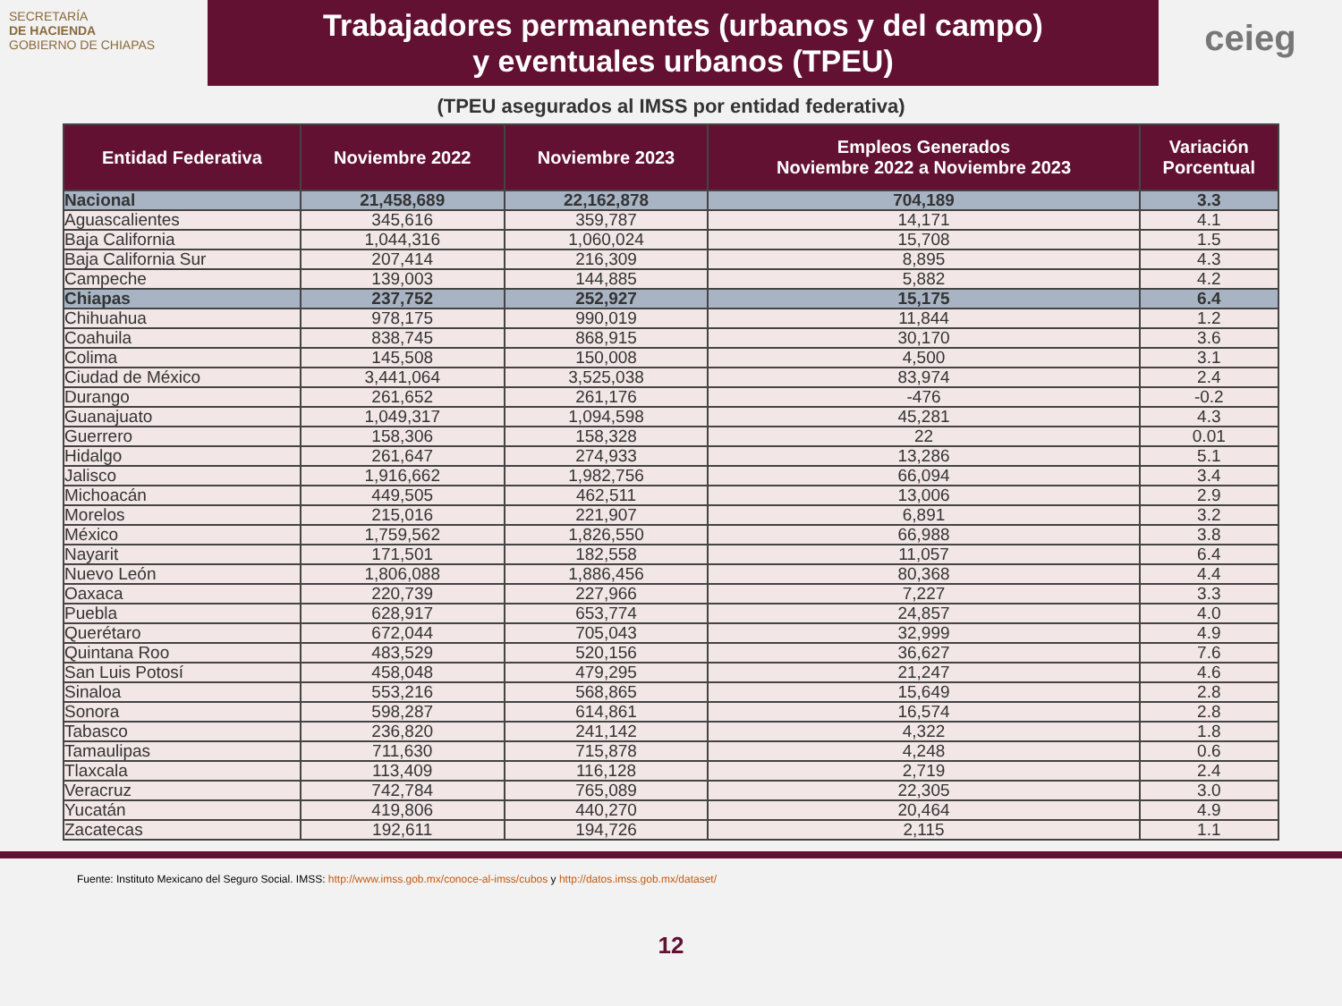SECRETARÍA
DE HACIENDA
GOBIERNO DE CHIAPAS
Trabajadores permanentes (urbanos y del campo)
y eventuales urbanos (TPEU)
ceieg
(TPEU asegurados al IMSS por entidad federativa)
| Entidad Federativa | Noviembre 2022 | Noviembre 2023 | Empleos Generados Noviembre 2022 a Noviembre 2023 | Variación Porcentual |
| --- | --- | --- | --- | --- |
| Nacional | 21,458,689 | 22,162,878 | 704,189 | 3.3 |
| Aguascalientes | 345,616 | 359,787 | 14,171 | 4.1 |
| Baja California | 1,044,316 | 1,060,024 | 15,708 | 1.5 |
| Baja California Sur | 207,414 | 216,309 | 8,895 | 4.3 |
| Campeche | 139,003 | 144,885 | 5,882 | 4.2 |
| Chiapas | 237,752 | 252,927 | 15,175 | 6.4 |
| Chihuahua | 978,175 | 990,019 | 11,844 | 1.2 |
| Coahuila | 838,745 | 868,915 | 30,170 | 3.6 |
| Colima | 145,508 | 150,008 | 4,500 | 3.1 |
| Ciudad de México | 3,441,064 | 3,525,038 | 83,974 | 2.4 |
| Durango | 261,652 | 261,176 | -476 | -0.2 |
| Guanajuato | 1,049,317 | 1,094,598 | 45,281 | 4.3 |
| Guerrero | 158,306 | 158,328 | 22 | 0.01 |
| Hidalgo | 261,647 | 274,933 | 13,286 | 5.1 |
| Jalisco | 1,916,662 | 1,982,756 | 66,094 | 3.4 |
| Michoacán | 449,505 | 462,511 | 13,006 | 2.9 |
| Morelos | 215,016 | 221,907 | 6,891 | 3.2 |
| México | 1,759,562 | 1,826,550 | 66,988 | 3.8 |
| Nayarit | 171,501 | 182,558 | 11,057 | 6.4 |
| Nuevo León | 1,806,088 | 1,886,456 | 80,368 | 4.4 |
| Oaxaca | 220,739 | 227,966 | 7,227 | 3.3 |
| Puebla | 628,917 | 653,774 | 24,857 | 4.0 |
| Querétaro | 672,044 | 705,043 | 32,999 | 4.9 |
| Quintana Roo | 483,529 | 520,156 | 36,627 | 7.6 |
| San Luis Potosí | 458,048 | 479,295 | 21,247 | 4.6 |
| Sinaloa | 553,216 | 568,865 | 15,649 | 2.8 |
| Sonora | 598,287 | 614,861 | 16,574 | 2.8 |
| Tabasco | 236,820 | 241,142 | 4,322 | 1.8 |
| Tamaulipas | 711,630 | 715,878 | 4,248 | 0.6 |
| Tlaxcala | 113,409 | 116,128 | 2,719 | 2.4 |
| Veracruz | 742,784 | 765,089 | 22,305 | 3.0 |
| Yucatán | 419,806 | 440,270 | 20,464 | 4.9 |
| Zacatecas | 192,611 | 194,726 | 2,115 | 1.1 |
Fuente: Instituto Mexicano del Seguro Social. IMSS: http://www.imss.gob.mx/conoce-al-imss/cubos y http://datos.imss.gob.mx/dataset/
12